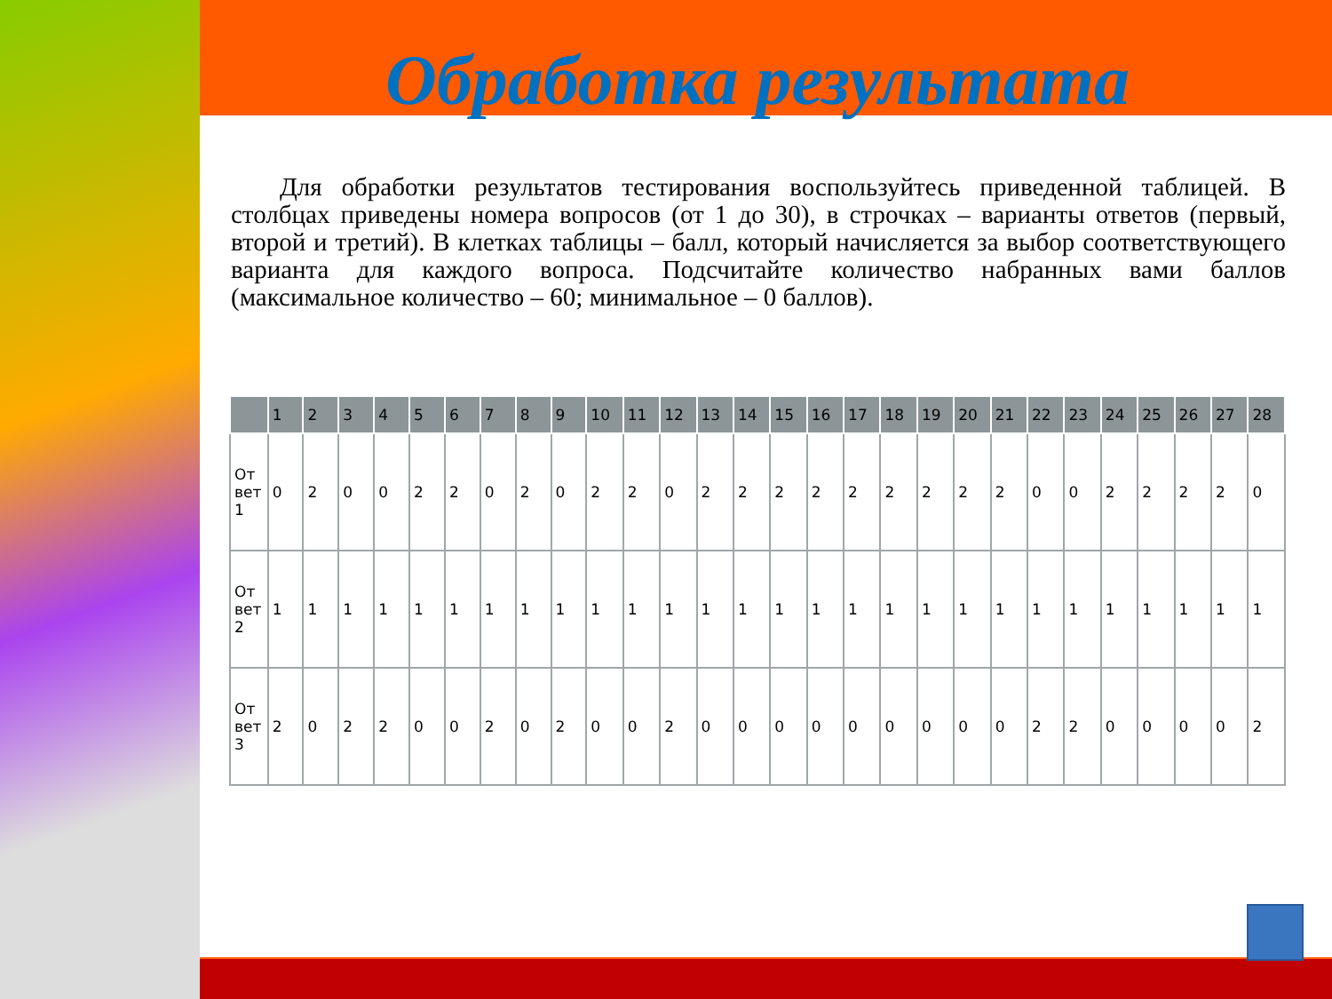Обработка результата
Для обработки результатов тестирования воспользуйтесь приведенной таблицей. В столбцах приведены номера вопросов (от 1 до 30), в строчках – варианты ответов (первый, второй и третий). В клетках таблицы – балл, который начисляется за выбор соответствующего варианта для каждого вопроса. Подсчитайте количество набранных вами баллов (максимальное количество – 60; минимальное – 0 баллов).
| | 1 | 2 | 3 | 4 | 5 | 6 | 7 | 8 | 9 | 10 | 11 | 12 | 13 | 14 | 15 | 16 | 17 | 18 | 19 | 20 | 21 | 22 | 23 | 24 | 25 | 26 | 27 | 28 |
| --- | --- | --- | --- | --- | --- | --- | --- | --- | --- | --- | --- | --- | --- | --- | --- | --- | --- | --- | --- | --- | --- | --- | --- | --- | --- | --- | --- | --- |
| От вет 1 | 0 | 2 | 0 | 0 | 2 | 2 | 0 | 2 | 0 | 2 | 2 | 0 | 2 | 2 | 2 | 2 | 2 | 2 | 2 | 2 | 2 | 0 | 0 | 2 | 2 | 2 | 2 | 0 |
| От вет 2 | 1 | 1 | 1 | 1 | 1 | 1 | 1 | 1 | 1 | 1 | 1 | 1 | 1 | 1 | 1 | 1 | 1 | 1 | 1 | 1 | 1 | 1 | 1 | 1 | 1 | 1 | 1 | 1 |
| От вет 3 | 2 | 0 | 2 | 2 | 0 | 0 | 2 | 0 | 2 | 0 | 0 | 2 | 0 | 0 | 0 | 0 | 0 | 0 | 0 | 0 | 0 | 2 | 2 | 0 | 0 | 0 | 0 | 2 |